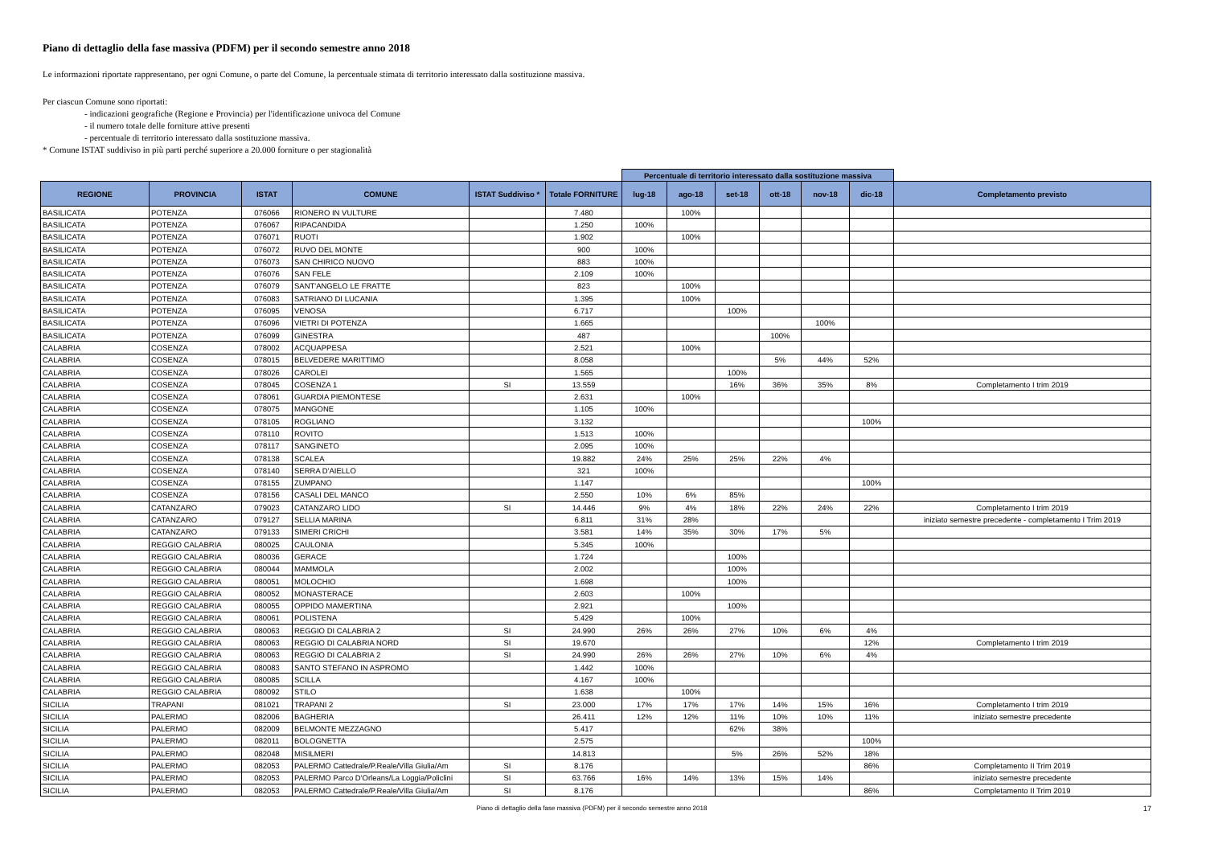Piano di dettaglio della fase massiva (PDFM) per il secondo semestre anno 2018
Le informazioni riportate rappresentano, per ogni Comune, o parte del Comune, la percentuale stimata di territorio interessato dalla sostituzione massiva.
Per ciascun Comune sono riportati:
- indicazioni geografiche (Regione e Provincia) per l'identificazione univoca del Comune
- il numero totale delle forniture attive presenti
- percentuale di territorio interessato dalla sostituzione massiva.
* Comune ISTAT suddiviso in più parti perché superiore a 20.000 forniture o per stagionalità
| | | | | | | Percentuale di territorio interessato dalla sostituzione massiva | | | | | | |
| REGIONE | PROVINCIA | ISTAT | COMUNE | ISTAT Suddiviso * | Totale FORNITURE | lug-18 | ago-18 | set-18 | ott-18 | nov-18 | dic-18 | Completamento previsto |
| BASILICATA | POTENZA | 076066 | RIONERO IN VULTURE | | 7.480 | | 100% | | | | | |
| BASILICATA | POTENZA | 076067 | RIPACANDIDA | | 1.250 | 100% | | | | | | |
| BASILICATA | POTENZA | 076071 | RUOTI | | 1.902 | | 100% | | | | | |
| BASILICATA | POTENZA | 076072 | RUVO DEL MONTE | | 900 | 100% | | | | | | |
| BASILICATA | POTENZA | 076073 | SAN CHIRICO NUOVO | | 883 | 100% | | | | | | |
| BASILICATA | POTENZA | 076076 | SAN FELE | | 2.109 | 100% | | | | | | |
| BASILICATA | POTENZA | 076079 | SANT'ANGELO LE FRATTE | | 823 | | 100% | | | | | |
| BASILICATA | POTENZA | 076083 | SATRIANO DI LUCANIA | | 1.395 | | 100% | | | | | |
| BASILICATA | POTENZA | 076095 | VENOSA | | 6.717 | | | 100% | | | | |
| BASILICATA | POTENZA | 076096 | VIETRI DI POTENZA | | 1.665 | | | | | 100% | | |
| BASILICATA | POTENZA | 076099 | GINESTRA | | 487 | | | | 100% | | | |
| CALABRIA | COSENZA | 078002 | ACQUAPPESA | | 2.521 | | 100% | | | | | |
| CALABRIA | COSENZA | 078015 | BELVEDERE MARITTIMO | | 8.058 | | | | 5% | 44% | 52% | |
| CALABRIA | COSENZA | 078026 | CAROLEI | | 1.565 | | | 100% | | | | |
| CALABRIA | COSENZA | 078045 | COSENZA 1 | SI | 13.559 | | | 16% | 36% | 35% | 8% | Completamento I trim 2019 |
| CALABRIA | COSENZA | 078061 | GUARDIA PIEMONTESE | | 2.631 | | 100% | | | | | |
| CALABRIA | COSENZA | 078075 | MANGONE | | 1.105 | 100% | | | | | | |
| CALABRIA | COSENZA | 078105 | ROGLIANO | | 3.132 | | | | | | 100% | |
| CALABRIA | COSENZA | 078110 | ROVITO | | 1.513 | 100% | | | | | | |
| CALABRIA | COSENZA | 078117 | SANGINETO | | 2.095 | 100% | | | | | | |
| CALABRIA | COSENZA | 078138 | SCALEA | | 19.882 | 24% | 25% | 25% | 22% | 4% | | |
| CALABRIA | COSENZA | 078140 | SERRA D'AIELLO | | 321 | 100% | | | | | | |
| CALABRIA | COSENZA | 078155 | ZUMPANO | | 1.147 | | | | | | 100% | |
| CALABRIA | COSENZA | 078156 | CASALI DEL MANCO | | 2.550 | 10% | 6% | 85% | | | | |
| CALABRIA | CATANZARO | 079023 | CATANZARO LIDO | SI | 14.446 | 9% | 4% | 18% | 22% | 24% | 22% | Completamento I trim 2019 |
| CALABRIA | CATANZARO | 079127 | SELLIA MARINA | | 6.811 | 31% | 28% | | | | | iniziato semestre precedente - completamento I Trim 2019 |
| CALABRIA | CATANZARO | 079133 | SIMERI CRICHI | | 3.581 | 14% | 35% | 30% | 17% | 5% | | |
| CALABRIA | REGGIO CALABRIA | 080025 | CAULONIA | | 5.345 | 100% | | | | | | |
| CALABRIA | REGGIO CALABRIA | 080036 | GERACE | | 1.724 | | | 100% | | | | |
| CALABRIA | REGGIO CALABRIA | 080044 | MAMMOLA | | 2.002 | | | 100% | | | | |
| CALABRIA | REGGIO CALABRIA | 080051 | MOLOCHIO | | 1.698 | | | 100% | | | | |
| CALABRIA | REGGIO CALABRIA | 080052 | MONASTERACE | | 2.603 | | 100% | | | | | |
| CALABRIA | REGGIO CALABRIA | 080055 | OPPIDO MAMERTINA | | 2.921 | | | 100% | | | | |
| CALABRIA | REGGIO CALABRIA | 080061 | POLISTENA | | 5.429 | | 100% | | | | | |
| CALABRIA | REGGIO CALABRIA | 080063 | REGGIO DI CALABRIA 2 | SI | 24.990 | 26% | 26% | 27% | 10% | 6% | 4% | |
| CALABRIA | REGGIO CALABRIA | 080063 | REGGIO DI CALABRIA NORD | SI | 19.670 | | | | | | 12% | Completamento I trim 2019 |
| CALABRIA | REGGIO CALABRIA | 080063 | REGGIO DI CALABRIA 2 | SI | 24.990 | 26% | 26% | 27% | 10% | 6% | 4% | |
| CALABRIA | REGGIO CALABRIA | 080083 | SANTO STEFANO IN ASPROMO | | 1.442 | 100% | | | | | | |
| CALABRIA | REGGIO CALABRIA | 080085 | SCILLA | | 4.167 | 100% | | | | | | |
| CALABRIA | REGGIO CALABRIA | 080092 | STILO | | 1.638 | | 100% | | | | | |
| SICILIA | TRAPANI | 081021 | TRAPANI 2 | SI | 23.000 | 17% | 17% | 17% | 14% | 15% | 16% | Completamento I trim 2019 |
| SICILIA | PALERMO | 082006 | BAGHERIA | | 26.411 | 12% | 12% | 11% | 10% | 10% | 11% | iniziato semestre precedente |
| SICILIA | PALERMO | 082009 | BELMONTE MEZZAGNO | | 5.417 | | | 62% | 38% | | | |
| SICILIA | PALERMO | 082011 | BOLOGNETTA | | 2.575 | | | | | | 100% | |
| SICILIA | PALERMO | 082048 | MISILMERI | | 14.813 | | | 5% | 26% | 52% | 18% | |
| SICILIA | PALERMO | 082053 | PALERMO Cattedrale/P.Reale/Villa Giulia/Am | SI | 8.176 | | | | | | 86% | Completamento II Trim 2019 |
| SICILIA | PALERMO | 082053 | PALERMO Parco D'Orleans/La Loggia/Policlini | SI | 63.766 | 16% | 14% | 13% | 15% | 14% | | iniziato semestre precedente |
| SICILIA | PALERMO | 082053 | PALERMO Cattedrale/P.Reale/Villa Giulia/Am | SI | 8.176 | | | | | | 86% | Completamento II Trim 2019 |
17 Piano di dettaglio della fase massiva (PDFM) per il secondo semestre anno 2018